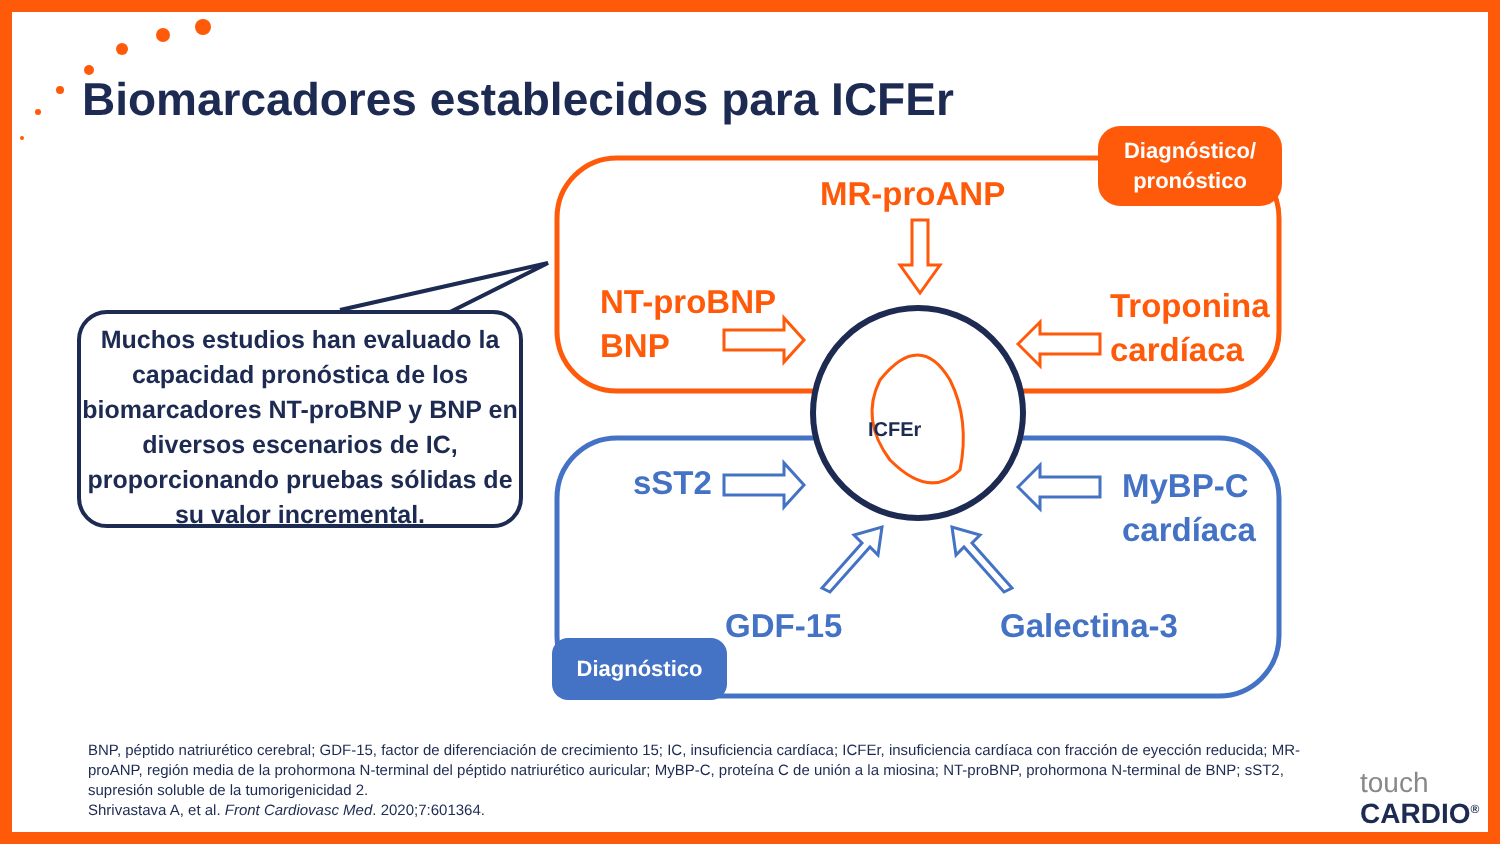Biomarcadores establecidos para ICFEr
Muchos estudios han evaluado la capacidad pronóstica de los biomarcadores NT-proBNP y BNP en diversos escenarios de IC, proporcionando pruebas sólidas de su valor incremental.
Diagnóstico/
pronóstico
MR-proANP
NT-proBNP
BNP
Troponina
cardíaca
ICFEr
sST2
MyBP-C
cardíaca
GDF-15 Galectina-3
Diagnóstico
BNP, péptido natriurético cerebral; GDF-15, factor de diferenciación de crecimiento 15; IC, insuficiencia cardíaca; ICFEr, insuficiencia cardíaca con fracción de eyección reducida; MR-proANP, región media de la prohormona N-terminal del péptido natriurético auricular; MyBP-C, proteína C de unión a la miosina; NT-proBNP, prohormona N-terminal de BNP; sST2, supresión soluble de la tumorigenicidad 2.
Shrivastava A, et al. Front Cardiovasc Med. 2020;7:601364.
touch
CARDIO<sup>®</sup>